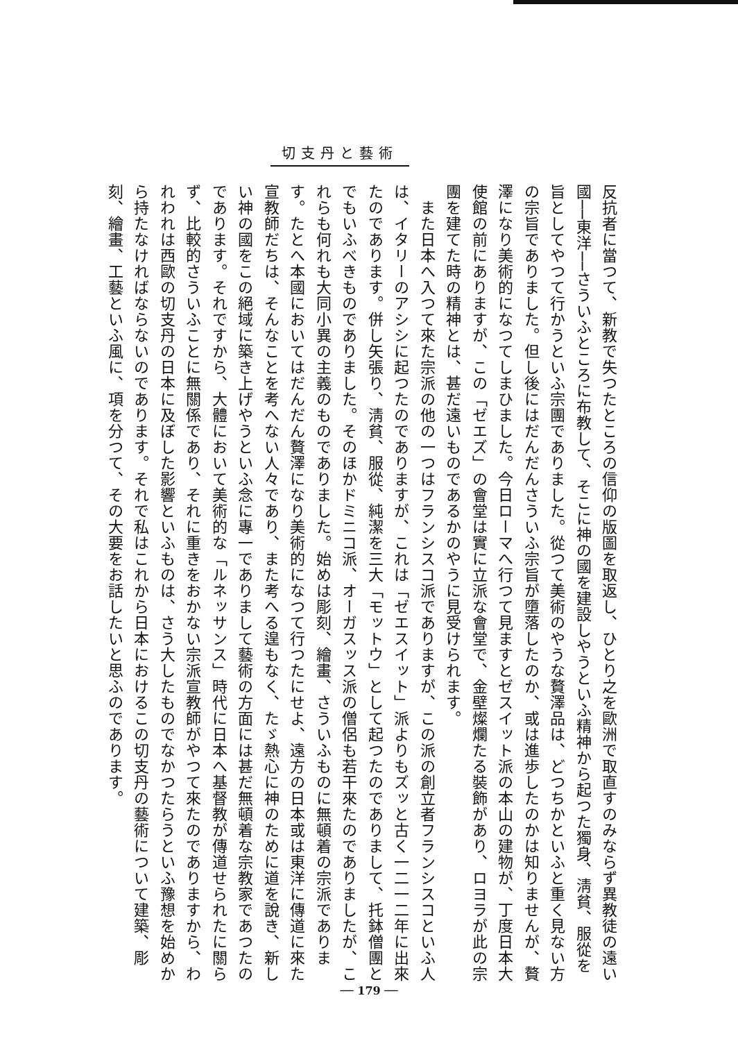切支丹と藝術
反抗者に當つて、新教で失つたところの信仰の版圖を取返し、ひとり之を歐洲で取直すのみならず異教徒の遠い國──東洋──さういふところに布教して、そこに神の國を建設しやうといふ精神から起つた獨身、淸貧、服從を旨としてやつて行かうといふ宗團でありました。從つて美術のやうな贅澤品は、どつちかといふと重く見ない方の宗旨でありました。但し後にはだんだんさういふ宗旨が墮落したのか、或は進歩したのかは知りませんが、贅澤になり美術的になつてしまひました。今日ローマへ行つて見ますとゼスイット派の本山の建物が、丁度日本大使館の前にありますが、この「ゼエズ」の會堂は實に立派な會堂で、金壁燦爛たる裝飾があり、ロヨラが此の宗團を建てた時の精神とは、甚だ遠いものであるかのやうに見受けられます。
　また日本へ入つて來た宗派の他の一つはフランシスコ派でありますが、この派の創立者フランシスコといふ人は、イタリーのアシシに起つたのでありますが、これは「ゼエスイット」派よりもズッと古く一二一二年に出來たのであります。併し矢張り、淸貧、服從、純潔を三大「モットウ」として起つたのでありまして、托鉢僧團とでもいふべきものでありました。そのほかドミニコ派、オーガスッス派の僧侶も若干來たのでありましたが、これらも何れも大同小異の主義のものでありました。始めは彫刻、繪畫、さういふものに無頓着の宗派であります。たとへ本國においてはだんだん贅澤になり美術的になつて行つたにせよ、遠方の日本或は東洋に傳道に來た宣教師だちは、そんなことを考へない人々であり、また考へる遑もなく、たゞ熱心に神のために道を說き、新しい神の國をこの絕域に築き上げやうといふ念に專一でありまして藝術の方面には甚だ無頓着な宗教家であつたのであります。それですから、大體において美術的な「ルネッサンス」時代に日本へ基督教が傳道せられたに關らず、比較的さういふことに無關係であり、それに重きをおかない宗派宣教師がやつて來たのでありますから、われわれは西歐の切支丹の日本に及ぼした影響といふものは、さう大したものでなかつたらうといふ豫想を始めから持たなければならないのであります。それで私はこれから日本におけるこの切支丹の藝術について建築、彫刻、繪畫、工藝といふ風に、項を分つて、その大要をお話したいと思ふのであります。
── 179 ──